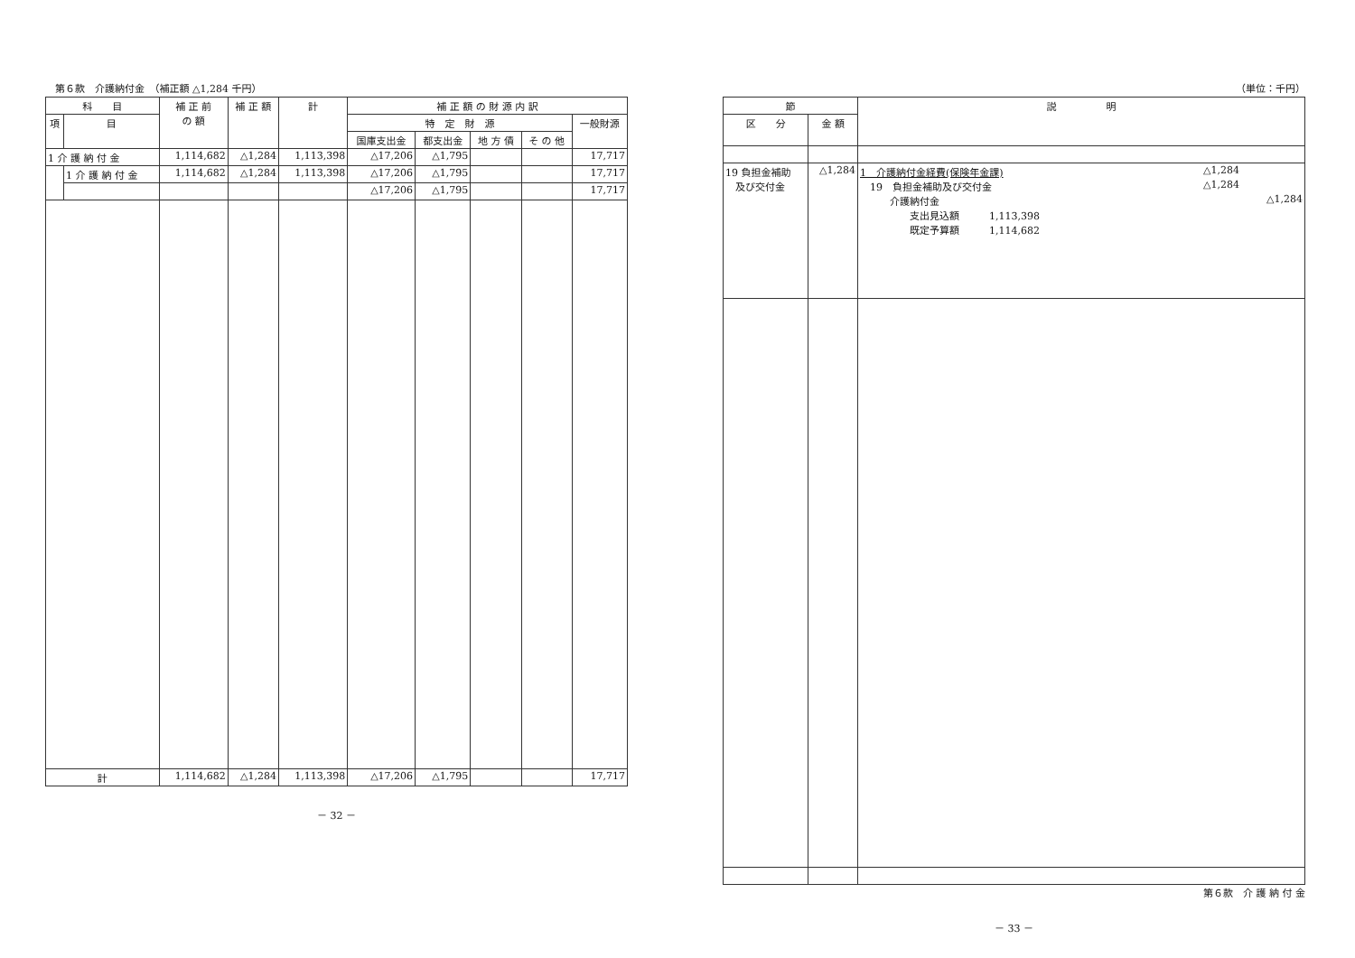第６款　介護納付金　（補正額 △1,284 千円）
| 科 目 | | 補 正 前 の 額 | 補 正 額 | 計 | 補 正 額 の 財 源 内 訳 | | | | |
| --- | --- | --- | --- | --- | --- | --- | --- | --- | --- |
| 項 | 目 | | | | 特 定 財 源 | | | | 一般財源 |
| | | | | | 国庫支出金 | 都支出金 | 地 方 債 | そ の 他 | |
| 1 介 護 納 付 金 | | 1,114,682 | △1,284 | 1,113,398 | △17,206 | △1,795 | | | 17,717 |
| | 1 介 護 納 付 金 | 1,114,682 | △1,284 | 1,113,398 | △17,206 | △1,795 | | | 17,717 |
| | | | | | △17,206 | △1,795 | | | 17,717 |
| 計 | | 1,114,682 | △1,284 | 1,113,398 | △17,206 | △1,795 | | | 17,717 |
－ 32 －
（単位：千円）
| 節 | | 説 明 |
| --- | --- | --- |
| 区 分 | 金 額 | |
| 19 負担金補助 及び交付金 | △1,284 | 1 介護納付金経費(保険年金課) △1,284 19 負担金補助及び交付金 △1,284 介護納付金 △1,284 支出見込額 1,113,398 既定予算額 1,114,682 |
第６款　介 護 納 付 金
－ 33 －